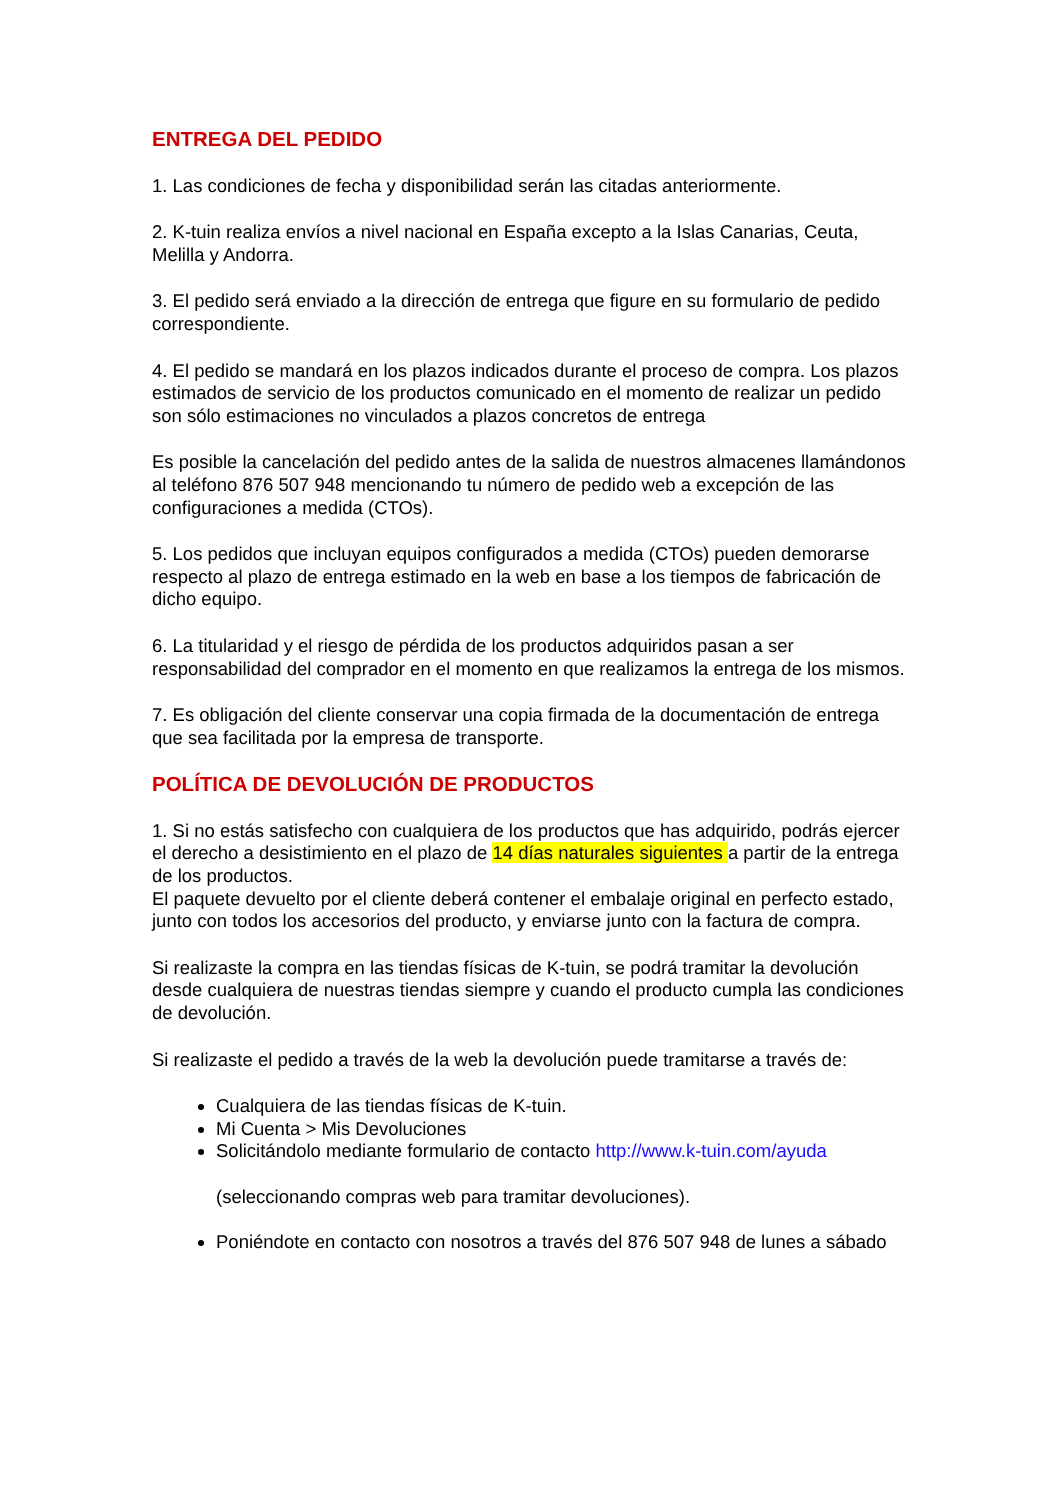ENTREGA DEL PEDIDO
1. Las condiciones de fecha y disponibilidad serán las citadas anteriormente.
2. K-tuin realiza envíos a nivel nacional en España excepto a la Islas Canarias, Ceuta, Melilla y Andorra.
3. El pedido será enviado a la dirección de entrega que figure en su formulario de pedido correspondiente.
4. El pedido se mandará en los plazos indicados durante el proceso de compra. Los plazos estimados de servicio de los productos comunicado en el momento de realizar un pedido son sólo estimaciones no vinculados a plazos concretos de entrega
Es posible la cancelación del pedido antes de la salida de nuestros almacenes llamándonos al teléfono 876 507 948 mencionando tu número de pedido web a excepción de las configuraciones a medida (CTOs).
5. Los pedidos que incluyan equipos configurados a medida (CTOs) pueden demorarse respecto al plazo de entrega estimado en la web en base a los tiempos de fabricación de dicho equipo.
6. La titularidad y el riesgo de pérdida de los productos adquiridos pasan a ser responsabilidad del comprador en el momento en que realizamos la entrega de los mismos.
7. Es obligación del cliente conservar una copia firmada de la documentación de entrega que sea facilitada por la empresa de transporte.
POLÍTICA DE DEVOLUCIÓN DE PRODUCTOS
1. Si no estás satisfecho con cualquiera de los productos que has adquirido, podrás ejercer el derecho a desistimiento en el plazo de 14 días naturales siguientes a partir de la entrega de los productos.
El paquete devuelto por el cliente deberá contener el embalaje original en perfecto estado, junto con todos los accesorios del producto, y enviarse junto con la factura de compra.
Si realizaste la compra en las tiendas físicas de K-tuin, se podrá tramitar la devolución desde cualquiera de nuestras tiendas siempre y cuando el producto cumpla las condiciones de devolución.
Si realizaste el pedido a través de la web la devolución puede tramitarse a través de:
Cualquiera de las tiendas físicas de K-tuin.
Mi Cuenta > Mis Devoluciones
Solicitándolo mediante formulario de contacto http://www.k-tuin.com/ayuda
(seleccionando compras web para tramitar devoluciones).
Poniéndote en contacto con nosotros a través del 876 507 948 de lunes a sábado